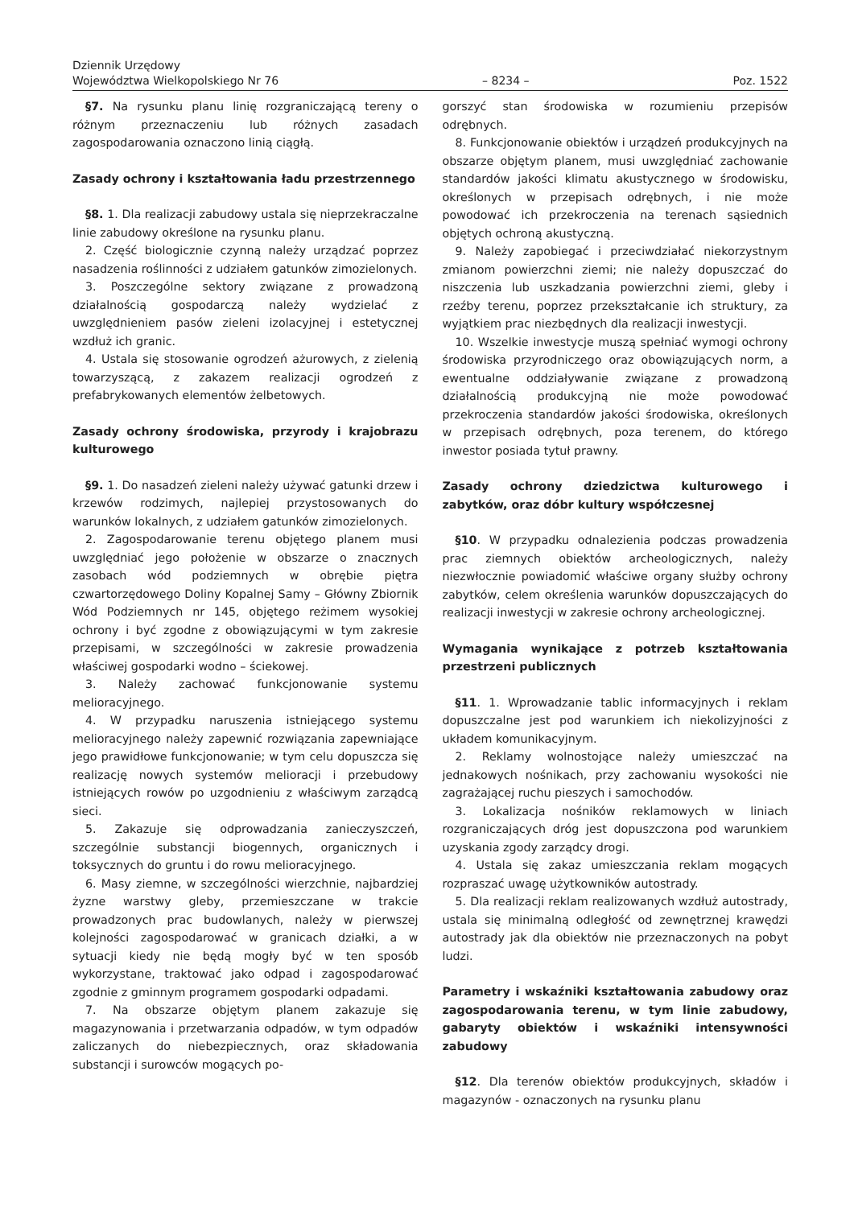Dziennik Urzędowy
Województwa Wielkopolskiego Nr 76
– 8234 –
Poz. 1522
§7. Na rysunku planu linię rozgraniczającą tereny o różnym przeznaczeniu lub różnych zasadach zagospodarowania oznaczono linią ciągłą.
Zasady ochrony i kształtowania ładu przestrzennego
§8. 1. Dla realizacji zabudowy ustala się nieprzekraczalne linie zabudowy określone na rysunku planu.
2. Część biologicznie czynną należy urządzać poprzez nasadzenia roślinności z udziałem gatunków zimozielonych.
3. Poszczególne sektory związane z prowadzoną działalnością gospodarczą należy wydzielać z uwzględnieniem pasów zieleni izolacyjnej i estetycznej wzdłuż ich granic.
4. Ustala się stosowanie ogrodzeń ażurowych, z zielenią towarzyszącą, z zakazem realizacji ogrodzeń z prefabrykowanych elementów żelbetowych.
Zasady ochrony środowiska, przyrody i krajobrazu kulturowego
§9. 1. Do nasadzeń zieleni należy używać gatunki drzew i krzewów rodzimych, najlepiej przystosowanych do warunków lokalnych, z udziałem gatunków zimozielonych.
2. Zagospodarowanie terenu objętego planem musi uwzględniać jego położenie w obszarze o znacznych zasobach wód podziemnych w obrębie piętra czwartorzędowego Doliny Kopalnej Samy – Główny Zbiornik Wód Podziemnych nr 145, objętego reżimem wysokiej ochrony i być zgodne z obowiązującymi w tym zakresie przepisami, w szczególności w zakresie prowadzenia właściwej gospodarki wodno – ściekowej.
3. Należy zachować funkcjonowanie systemu melioracyjnego.
4. W przypadku naruszenia istniejącego systemu melioracyjnego należy zapewnić rozwiązania zapewniające jego prawidłowe funkcjonowanie; w tym celu dopuszcza się realizację nowych systemów melioracji i przebudowy istniejących rowów po uzgodnieniu z właściwym zarządcą sieci.
5. Zakazuje się odprowadzania zanieczyszczeń, szczególnie substancji biogennych, organicznych i toksycznych do gruntu i do rowu melioracyjnego.
6. Masy ziemne, w szczególności wierzchnie, najbardziej żyzne warstwy gleby, przemieszczane w trakcie prowadzonych prac budowlanych, należy w pierwszej kolejności zagospodarować w granicach działki, a w sytuacji kiedy nie będą mogły być w ten sposób wykorzystane, traktować jako odpad i zagospodarować zgodnie z gminnym programem gospodarki odpadami.
7. Na obszarze objętym planem zakazuje się magazynowania i przetwarzania odpadów, w tym odpadów zaliczanych do niebezpiecznych, oraz składowania substancji i surowców mogących po-
gorszyć stan środowiska w rozumieniu przepisów odrębnych.
8. Funkcjonowanie obiektów i urządzeń produkcyjnych na obszarze objętym planem, musi uwzględniać zachowanie standardów jakości klimatu akustycznego w środowisku, określonych w przepisach odrębnych, i nie może powodować ich przekroczenia na terenach sąsiednich objętych ochroną akustyczną.
9. Należy zapobiegać i przeciwdziałać niekorzystnym zmianom powierzchni ziemi; nie należy dopuszczać do niszczenia lub uszkadzania powierzchni ziemi, gleby i rzeźby terenu, poprzez przekształcanie ich struktury, za wyjątkiem prac niezbędnych dla realizacji inwestycji.
10. Wszelkie inwestycje muszą spełniać wymogi ochrony środowiska przyrodniczego oraz obowiązujących norm, a ewentualne oddziaływanie związane z prowadzoną działalnością produkcyjną nie może powodować przekroczenia standardów jakości środowiska, określonych w przepisach odrębnych, poza terenem, do którego inwestor posiada tytuł prawny.
Zasady ochrony dziedzictwa kulturowego i zabytków, oraz dóbr kultury współczesnej
§10. W przypadku odnalezienia podczas prowadzenia prac ziemnych obiektów archeologicznych, należy niezwłocznie powiadomić właściwe organy służby ochrony zabytków, celem określenia warunków dopuszczających do realizacji inwestycji w zakresie ochrony archeologicznej.
Wymagania wynikające z potrzeb kształtowania przestrzeni publicznych
§11. 1. Wprowadzanie tablic informacyjnych i reklam dopuszczalne jest pod warunkiem ich niekolizyjności z układem komunikacyjnym.
2. Reklamy wolnostojące należy umieszczać na jednakowych nośnikach, przy zachowaniu wysokości nie zagrażającej ruchu pieszych i samochodów.
3. Lokalizacja nośników reklamowych w liniach rozgraniczających dróg jest dopuszczona pod warunkiem uzyskania zgody zarządcy drogi.
4. Ustala się zakaz umieszczania reklam mogących rozpraszać uwagę użytkowników autostrady.
5. Dla realizacji reklam realizowanych wzdłuż autostrady, ustala się minimalną odległość od zewnętrznej krawędzi autostrady jak dla obiektów nie przeznaczonych na pobyt ludzi.
Parametry i wskaźniki kształtowania zabudowy oraz zagospodarowania terenu, w tym linie zabudowy, gabaryty obiektów i wskaźniki intensywności zabudowy
§12. Dla terenów obiektów produkcyjnych, składów i magazynów - oznaczonych na rysunku planu